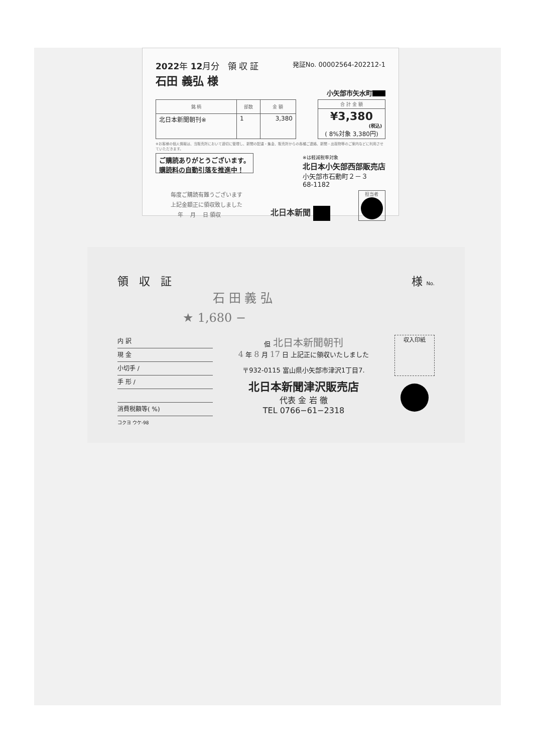2022年 12月分 領 収 証 発証No. 00002564-202212-1
石田 義弘 様
小矢部市矢水町
| 銘 柄 | 部数 | 金 額 |
| --- | --- | --- |
| 北日本新聞朝刊※ | 1 | 3,380 |
| 合 計 金 額 |
| --- |
| ¥3,380 (税込) ( 8%対象 3,380円) |
※お客様の個人情報は、当販売所において適切に管理し、新聞の配達・集金、販売所からの各種ご連絡、新聞・出版物等のご案内などに利用させていただきます。
ご購読ありがとうございます。
購読料の自動引落を推進中！
※は軽減税率対象
北日本小矢部西部販売店
小矢部市石動町２－３
68-1182
毎度ご購読有難うございます
上記金額正に領収致しました
年 月 日 領収
北日本新聞
担当者
領 収 証 様 No.
石 田 義 弘
★ 1,680 −
内 訳
現 金
小切手 /
手 形 /
消費税額等( %)
コクヨ ウケ-98
但 北日本新聞朝刊
4 年 8 月 17 日 上記正に領収いたしました
〒932-0115 富山県小矢部市津沢1丁目7.
北日本新聞津沢販売店
代表 金 岩 徹
TEL 0766−61−2318
収入印紙